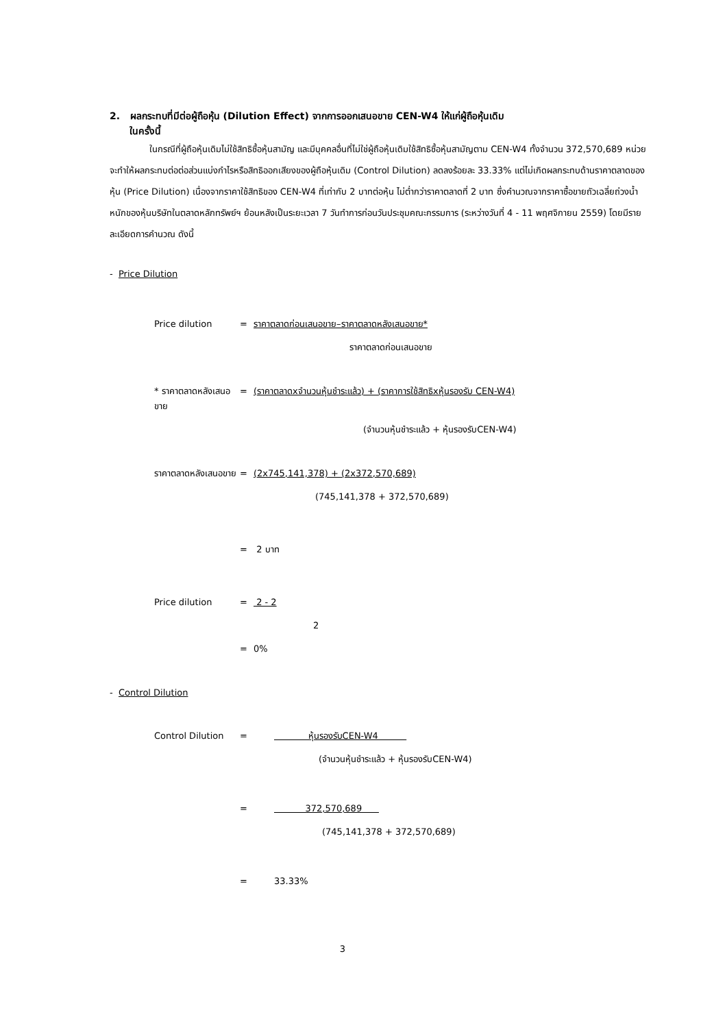2. ผลกระทบที่มีต่อผู้ถือหุ้น (Dilution Effect) จากการออกเสนอขาย CEN-W4 ให้แก่ผู้ถือหุ้นเดิม
ในครั้งนี้
ในกรณีที่ผู้ถือหุ้นเดิมไม่ใช้สิทธิซื้อหุ้นสามัญ และมีบุคคลอื่นที่ไม่ใช่ผู้ถือหุ้นเดิมใช้สิทธิซื้อหุ้นสามัญตาม CEN-W4 ทั้งจำนวน 372,570,689 หน่วย จะทำให้ผลกระทบต่อต่อส่วนแบ่งกำไรหรือสิทธิออกเสียงของผู้ถือหุ้นเดิม (Control Dilution) ลดลงร้อยละ 33.33% แต่ไม่เกิดผลกระทบด้านราคาตลาดของหุ้น (Price Dilution) เนื่องจากราคาใช้สิทธิของ CEN-W4 ที่เท่ากับ 2 บาทต่อหุ้น ไม่ต่ำกว่าราคาตลาดที่ 2 บาท ซึ่งคำนวณจากราคาซื้อขายถัวเฉลี่ยถ่วงน้ำหนักของหุ้นบริษัทในตลาดหลักทรัพย์ฯ ย้อนหลังเป็นระยะเวลา 7 วันทำการก่อนวันประชุมคณะกรรมการ (ระหว่างวันที่ 4 - 11 พฤศจิกายน 2559) โดยมีรายละเอียดการคำนวณ ดังนี้
- Price Dilution
Price dilution = ราคาตลาดก่อนเสนอขาย–ราคาตลาดหลังเสนอขาย*
ราคาตลาดก่อนเสนอขาย
* ราคาตลาดหลังเสนอขาย = (ราคาตลาดxจำนวนหุ้นชำระแล้ว) + (ราคาการใช้สิทธิxหุ้นรองรับ CEN-W4)
(จำนวนหุ้นชำระแล้ว + หุ้นรองรับCEN-W4)
ราคาตลาดหลังเสนอขาย = (2x745,141,378) + (2x372,570,689)
(745,141,378 + 372,570,689)
= 2 บาท
Price dilution = 2 - 2
2
= 0%
- Control Dilution
Control Dilution = หุ้นรองรับCEN-W4
(จำนวนหุ้นชำระแล้ว + หุ้นรองรับCEN-W4)
= 372,570,689
(745,141,378 + 372,570,689)
= 33.33%
3